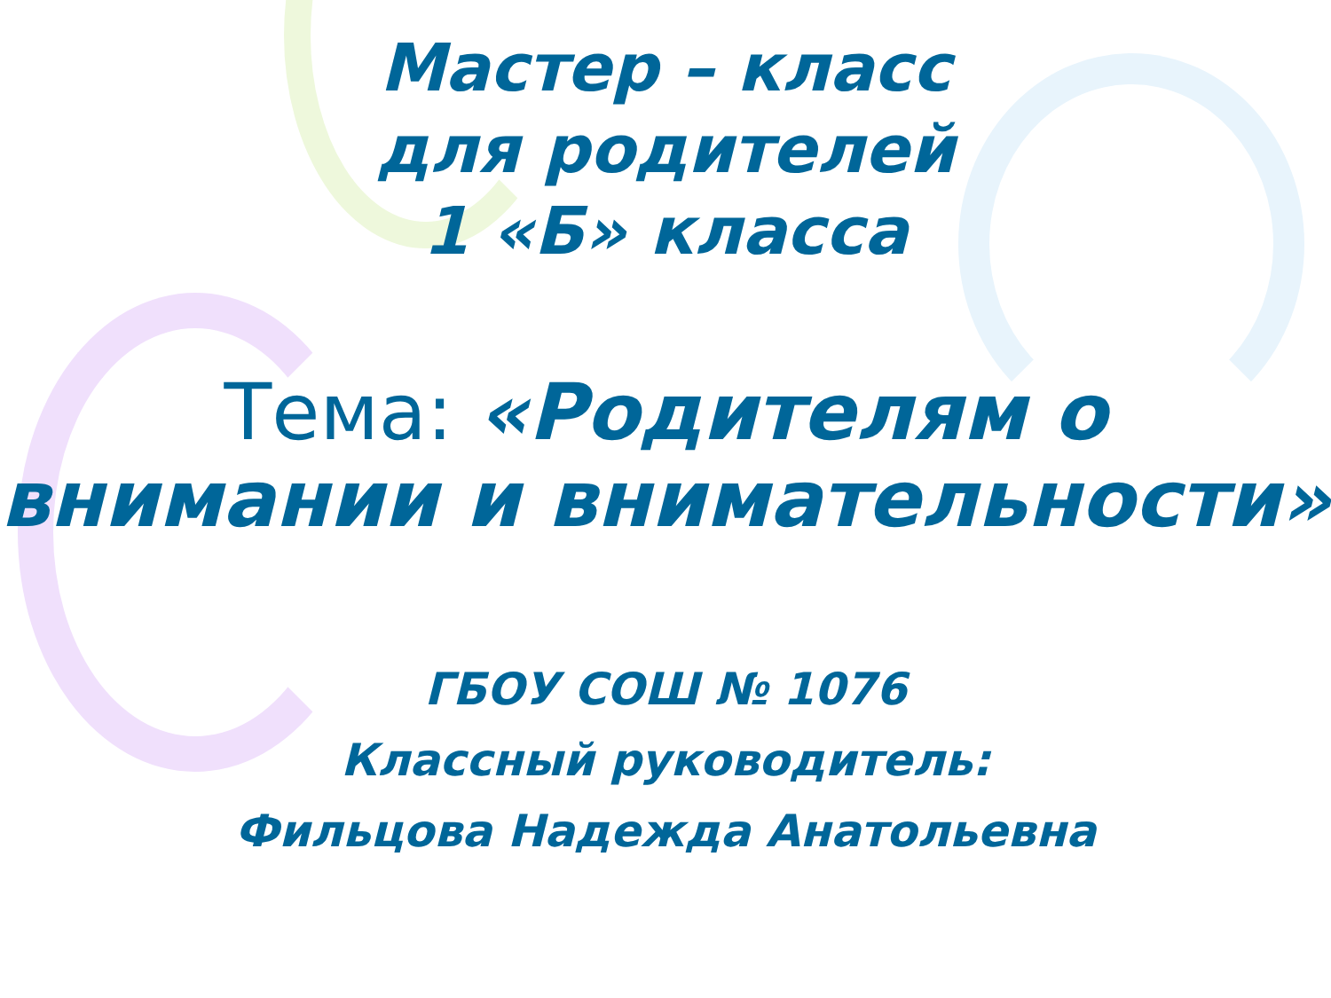Мастер – класс
для родителей
1 «Б» класса
Тема: «Родителям о внимании и внимательности»
ГБОУ СОШ № 1076
Классный руководитель:
Фильцова Надежда Анатольевна